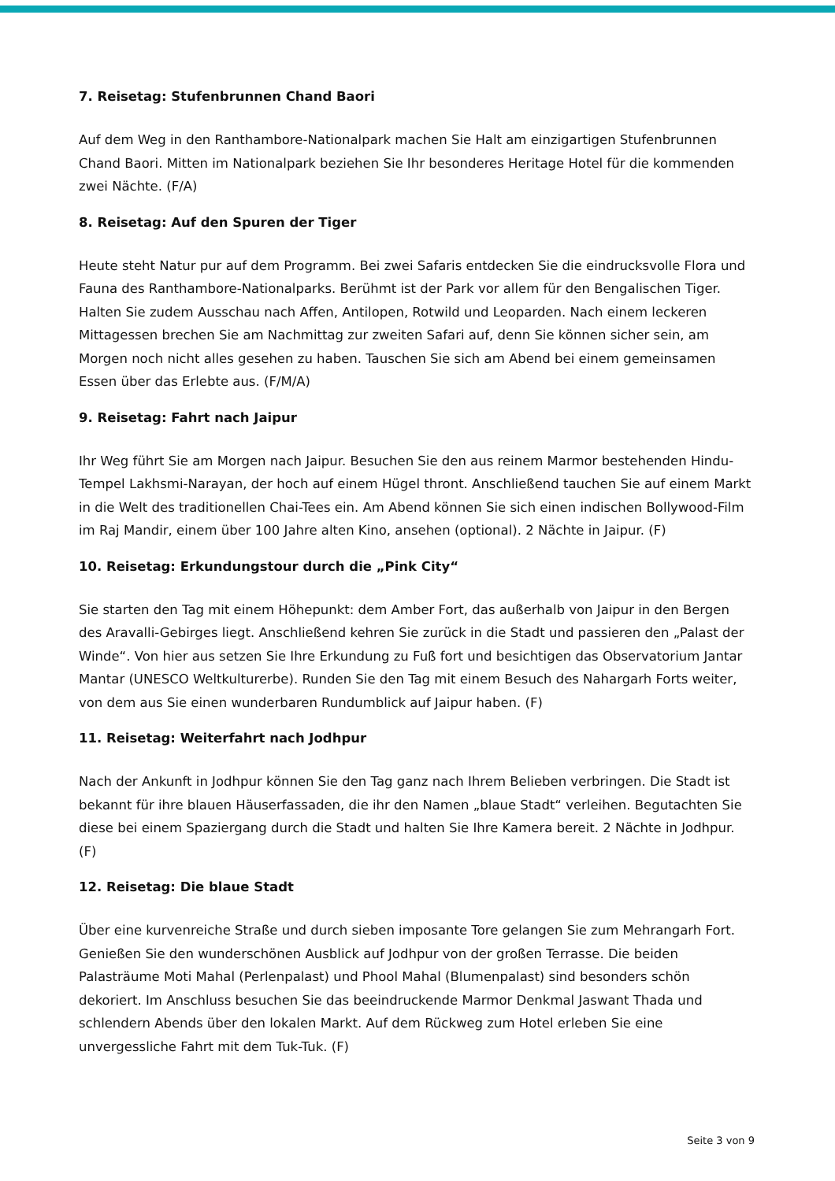7. Reisetag: Stufenbrunnen Chand Baori
Auf dem Weg in den Ranthambore-Nationalpark machen Sie Halt am einzigartigen Stufenbrunnen Chand Baori. Mitten im Nationalpark beziehen Sie Ihr besonderes Heritage Hotel für die kommenden zwei Nächte. (F/A)
8. Reisetag: Auf den Spuren der Tiger
Heute steht Natur pur auf dem Programm. Bei zwei Safaris entdecken Sie die eindrucksvolle Flora und Fauna des Ranthambore-Nationalparks. Berühmt ist der Park vor allem für den Bengalischen Tiger. Halten Sie zudem Ausschau nach Affen, Antilopen, Rotwild und Leoparden. Nach einem leckeren Mittagessen brechen Sie am Nachmittag zur zweiten Safari auf, denn Sie können sicher sein, am Morgen noch nicht alles gesehen zu haben. Tauschen Sie sich am Abend bei einem gemeinsamen Essen über das Erlebte aus. (F/M/A)
9. Reisetag: Fahrt nach Jaipur
Ihr Weg führt Sie am Morgen nach Jaipur. Besuchen Sie den aus reinem Marmor bestehenden Hindu-Tempel Lakhsmi-Narayan, der hoch auf einem Hügel thront. Anschließend tauchen Sie auf einem Markt in die Welt des traditionellen Chai-Tees ein. Am Abend können Sie sich einen indischen Bollywood-Film im Raj Mandir, einem über 100 Jahre alten Kino, ansehen (optional). 2 Nächte in Jaipur. (F)
10. Reisetag: Erkundungstour durch die „Pink City“
Sie starten den Tag mit einem Höhepunkt: dem Amber Fort, das außerhalb von Jaipur in den Bergen des Aravalli-Gebirges liegt. Anschließend kehren Sie zurück in die Stadt und passieren den „Palast der Winde“. Von hier aus setzen Sie Ihre Erkundung zu Fuß fort und besichtigen das Observatorium Jantar Mantar (UNESCO Weltkulturerbe). Runden Sie den Tag mit einem Besuch des Nahargarh Forts weiter, von dem aus Sie einen wunderbaren Rundumblick auf Jaipur haben. (F)
11. Reisetag: Weiterfahrt nach Jodhpur
Nach der Ankunft in Jodhpur können Sie den Tag ganz nach Ihrem Belieben verbringen. Die Stadt ist bekannt für ihre blauen Häuserfassaden, die ihr den Namen „blaue Stadt“ verleihen. Begutachten Sie diese bei einem Spaziergang durch die Stadt und halten Sie Ihre Kamera bereit. 2 Nächte in Jodhpur. (F)
12. Reisetag: Die blaue Stadt
Über eine kurvenreiche Straße und durch sieben imposante Tore gelangen Sie zum Mehrangarh Fort. Genießen Sie den wunderschönen Ausblick auf Jodhpur von der großen Terrasse. Die beiden Palasträume Moti Mahal (Perlenpalast) und Phool Mahal (Blumenpalast) sind besonders schön dekoriert. Im Anschluss besuchen Sie das beeindruckende Marmor Denkmal Jaswant Thada und schlendern Abends über den lokalen Markt. Auf dem Rückweg zum Hotel erleben Sie eine unvergessliche Fahrt mit dem Tuk-Tuk. (F)
Seite 3 von 9